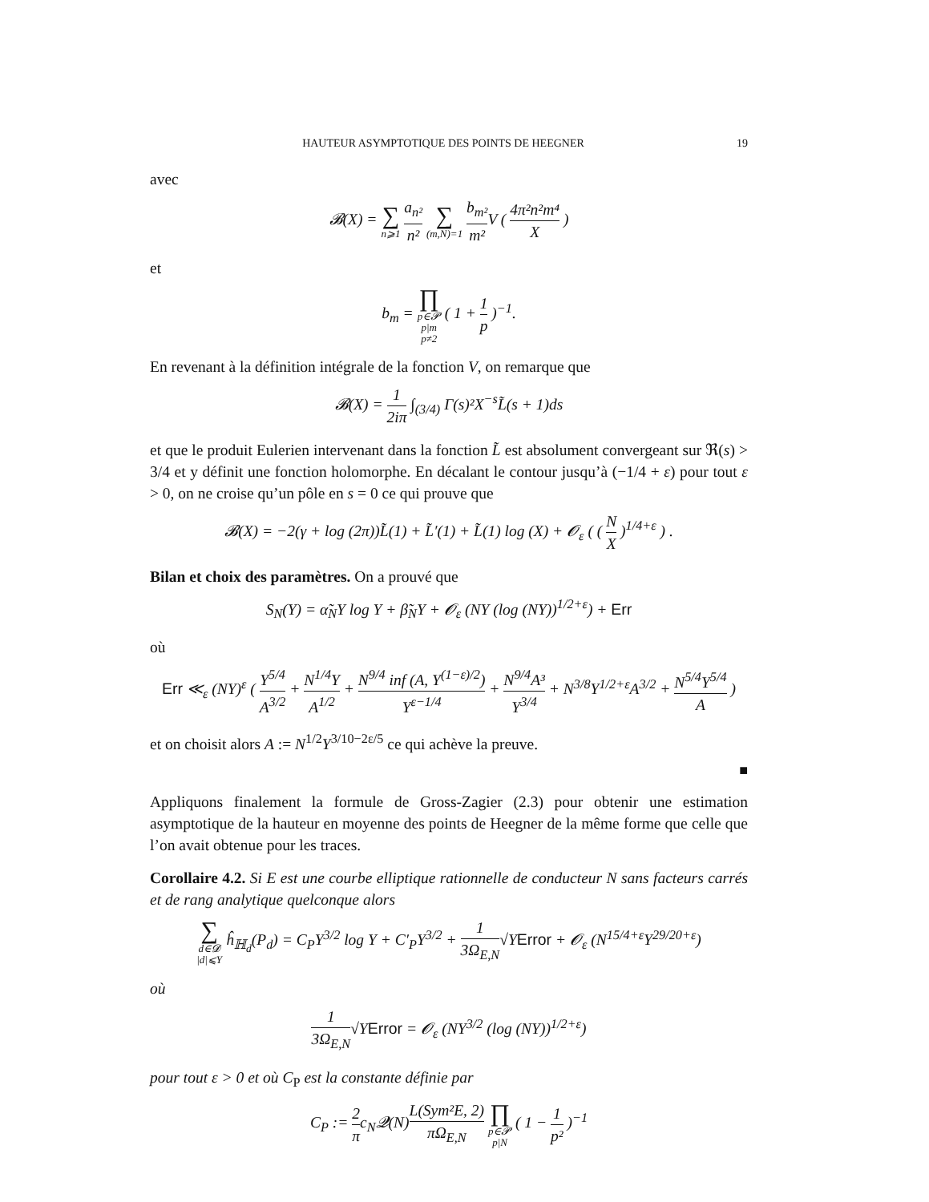HAUTEUR ASYMPTOTIQUE DES POINTS DE HEEGNER 19
avec
𝓑(X) = ∑ n⩾1 a<sub>n²</sub> n² ∑ (m,N)=1 b<sub>m²</sub> m² V ( 4π²n²m⁴ X )
et
b<sub>m</sub> = ∏ p∈𝓟
p|m
p≠2 ( 1 + 1 p )<sup>−1</sup>.
En revenant à la définition intégrale de la fonction V, on remarque que
𝓑(X) = 1 2iπ ∫<sub>(3/4)</sub> Γ(s)²X<sup>−s</sup>L̃(s + 1)ds
et que le produit Eulerien intervenant dans la fonction L̃ est absolument convergeant sur ℜ(s) > 3/4 et y définit une fonction holomorphe. En décalant le contour jusqu’à (−1/4 + ε) pour tout ε > 0, on ne croise qu’un pôle en s = 0 ce qui prouve que
𝓑(X) = −2(γ + log (2π))L̃(1) + L̃′(1) + L̃(1) log (X) + 𝓞<sub>ε</sub> ( ( N X )<sup>1/4+ε</sup> ) .
Bilan et choix des paramètres. On a prouvé que
S<sub>N</sub>(Y) = α̃<sub>N</sub>Y log Y + β̃<sub>N</sub>Y + 𝓞<sub>ε</sub> (NY (log (NY))<sup>1/2+ε</sup>) + Err
où
Err ≪<sub>ε</sub> (NY)<sup>ε</sup> ( Y<sup>5/4</sup> A<sup>3/2</sup> + N<sup>1/4</sup>Y A<sup>1/2</sup> + N<sup>9/4</sup> inf (A, Y<sup>(1−ε)/2</sup>) Y<sup>ε−1/4</sup> + N<sup>9/4</sup>A³ Y<sup>3/4</sup> + N<sup>3/8</sup>Y<sup>1/2+ε</sup>A<sup>3/2</sup> + N<sup>5/4</sup>Y<sup>5/4</sup> A )
et on choisit alors A := N<sup>1/2</sup>Y<sup>3/10−2ε/5</sup> ce qui achève la preuve.
■
Appliquons finalement la formule de Gross-Zagier (2.3) pour obtenir une estimation asymptotique de la hauteur en moyenne des points de Heegner de la même forme que celle que l’on avait obtenue pour les traces.
Corollaire 4.2. Si E est une courbe elliptique rationnelle de conducteur N sans facteurs carrés et de rang analytique quelconque alors
∑ d∈𝓓
|d|⩽Y ĥ<sub>ℍ<sub>d</sub></sub>(P<sub>d</sub>) = C<sub>P</sub>Y<sup>3/2</sup> log Y + C′<sub>P</sub>Y<sup>3/2</sup> + 1 3Ω<sub>E,N</sub>√YError + 𝓞<sub>ε</sub> (N<sup>15/4+ε</sup>Y<sup>29/20+ε</sup>)
où
1 3Ω<sub>E,N</sub>√YError = 𝓞<sub>ε</sub> (NY<sup>3/2</sup> (log (NY))<sup>1/2+ε</sup>)
pour tout ε > 0 et où C<sub>P</sub> est la constante définie par
C<sub>P</sub> := 2 πc<sub>N</sub>𝓠(N)L(Sym²E, 2) πΩ<sub>E,N</sub> ∏ p∈𝓟
p|N ( 1 − 1 p² )<sup>−1</sup>